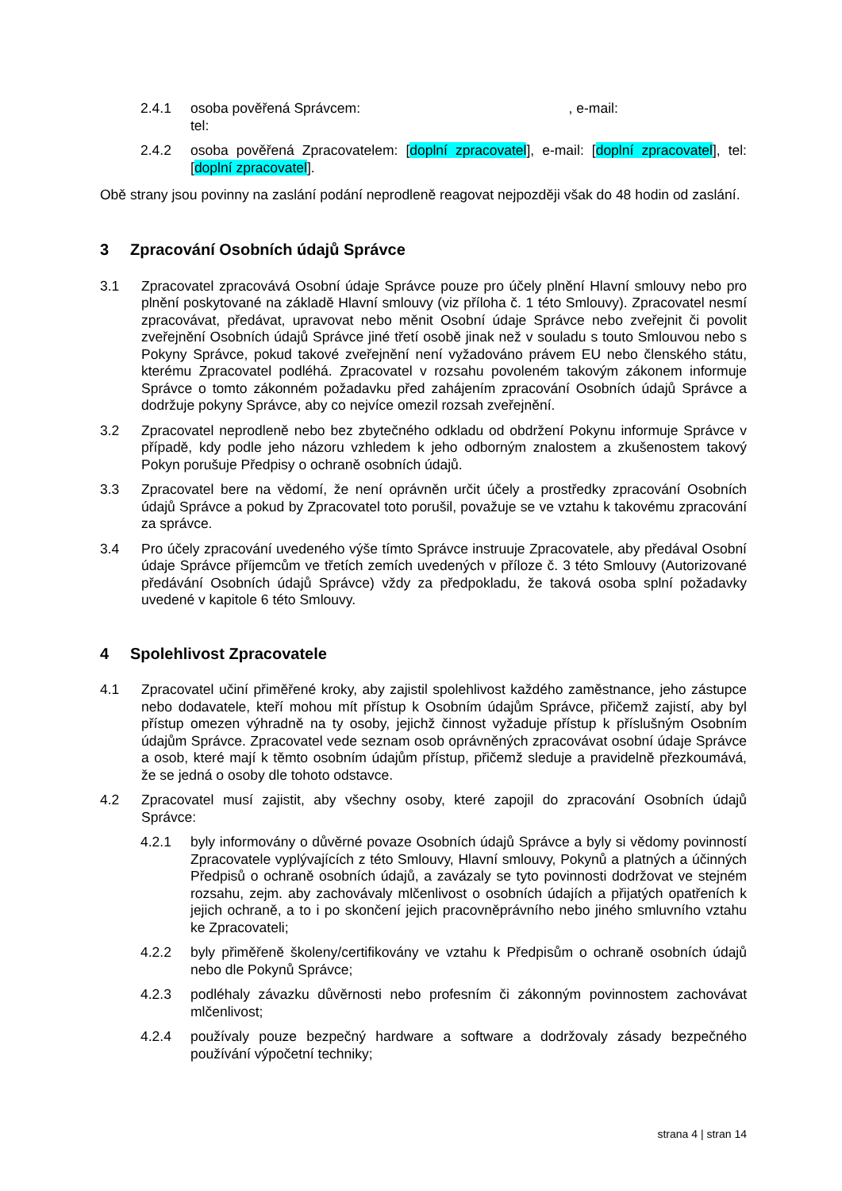2.4.1 osoba pověřená Správcem: , e-mail:
tel:
2.4.2 osoba pověřená Zpracovatelem: [doplní zpracovatel], e-mail: [doplní zpracovatel], tel: [doplní zpracovatel].
Obě strany jsou povinny na zaslání podání neprodleně reagovat nejpozději však do 48 hodin od zaslání.
3 Zpracování Osobních údajů Správce
3.1 Zpracovatel zpracovává Osobní údaje Správce pouze pro účely plnění Hlavní smlouvy nebo pro plnění poskytované na základě Hlavní smlouvy (viz příloha č. 1 této Smlouvy). Zpracovatel nesmí zpracovávat, předávat, upravovat nebo měnit Osobní údaje Správce nebo zveřejnit či povolit zveřejnění Osobních údajů Správce jiné třetí osobě jinak než v souladu s touto Smlouvou nebo s Pokyny Správce, pokud takové zveřejnění není vyžadováno právem EU nebo členského státu, kterému Zpracovatel podléhá. Zpracovatel v rozsahu povoleném takovým zákonem informuje Správce o tomto zákonném požadavku před zahájením zpracování Osobních údajů Správce a dodržuje pokyny Správce, aby co nejvíce omezil rozsah zveřejnění.
3.2 Zpracovatel neprodleně nebo bez zbytečného odkladu od obdržení Pokynu informuje Správce v případě, kdy podle jeho názoru vzhledem k jeho odborným znalostem a zkušenostem takový Pokyn porušuje Předpisy o ochraně osobních údajů.
3.3 Zpracovatel bere na vědomí, že není oprávněn určit účely a prostředky zpracování Osobních údajů Správce a pokud by Zpracovatel toto porušil, považuje se ve vztahu k takovému zpracování za správce.
3.4 Pro účely zpracování uvedeného výše tímto Správce instruuje Zpracovatele, aby předával Osobní údaje Správce příjemcům ve třetích zemích uvedených v příloze č. 3 této Smlouvy (Autorizované předávání Osobních údajů Správce) vždy za předpokladu, že taková osoba splní požadavky uvedené v kapitole 6 této Smlouvy.
4 Spolehlivost Zpracovatele
4.1 Zpracovatel učiní přiměřené kroky, aby zajistil spolehlivost každého zaměstnance, jeho zástupce nebo dodavatele, kteří mohou mít přístup k Osobním údajům Správce, přičemž zajistí, aby byl přístup omezen výhradně na ty osoby, jejichž činnost vyžaduje přístup k příslušným Osobním údajům Správce. Zpracovatel vede seznam osob oprávněných zpracovávat osobní údaje Správce a osob, které mají k těmto osobním údajům přístup, přičemž sleduje a pravidelně přezkoumává, že se jedná o osoby dle tohoto odstavce.
4.2 Zpracovatel musí zajistit, aby všechny osoby, které zapojil do zpracování Osobních údajů Správce:
4.2.1 byly informovány o důvěrné povaze Osobních údajů Správce a byly si vědomy povinností Zpracovatele vyplývajících z této Smlouvy, Hlavní smlouvy, Pokynů a platných a účinných Předpisů o ochraně osobních údajů, a zavázaly se tyto povinnosti dodržovat ve stejném rozsahu, zejm. aby zachovávaly mlčenlivost o osobních údajích a přijatých opatřeních k jejich ochraně, a to i po skončení jejich pracovněprávního nebo jiného smluvního vztahu ke Zpracovateli;
4.2.2 byly přiměřeně školeny/certifikovány ve vztahu k Předpisům o ochraně osobních údajů nebo dle Pokynů Správce;
4.2.3 podléhaly závazku důvěrnosti nebo profesním či zákonným povinnostem zachovávat mlčenlivost;
4.2.4 používaly pouze bezpečný hardware a software a dodržovaly zásady bezpečného používání výpočetní techniky;
strana 4 | stran 14